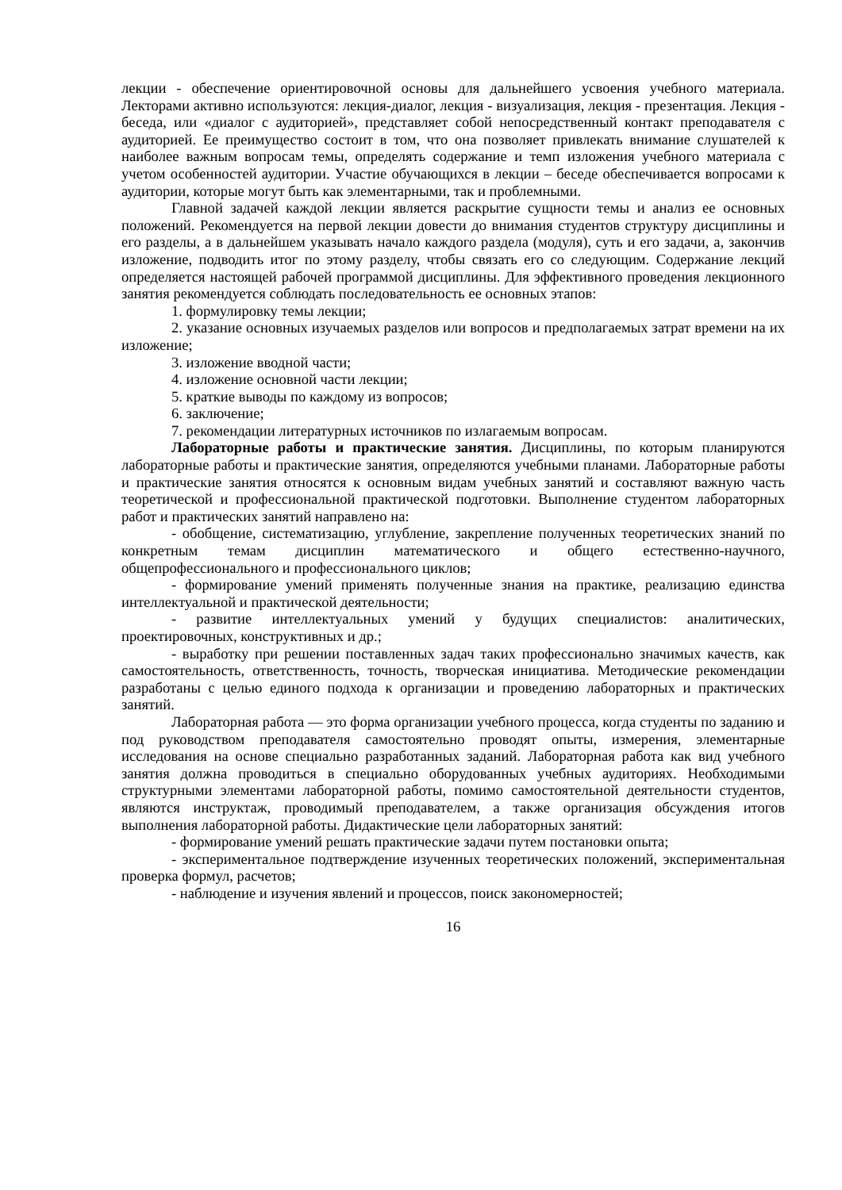лекции - обеспечение ориентировочной основы для дальнейшего усвоения учебного материала. Лекторами активно используются: лекция-диалог, лекция - визуализация, лекция - презентация. Лекция - беседа, или «диалог с аудиторией», представляет собой непосредственный контакт преподавателя с аудиторией. Ее преимущество состоит в том, что она позволяет привлекать внимание слушателей к наиболее важным вопросам темы, определять содержание и темп изложения учебного материала с учетом особенностей аудитории. Участие обучающихся в лекции – беседе обеспечивается вопросами к аудитории, которые могут быть как элементарными, так и проблемными.
Главной задачей каждой лекции является раскрытие сущности темы и анализ ее основных положений. Рекомендуется на первой лекции довести до внимания студентов структуру дисциплины и его разделы, а в дальнейшем указывать начало каждого раздела (модуля), суть и его задачи, а, закончив изложение, подводить итог по этому разделу, чтобы связать его со следующим. Содержание лекций определяется настоящей рабочей программой дисциплины. Для эффективного проведения лекционного занятия рекомендуется соблюдать последовательность ее основных этапов:
1. формулировку темы лекции;
2. указание основных изучаемых разделов или вопросов и предполагаемых затрат времени на их изложение;
3. изложение вводной части;
4. изложение основной части лекции;
5. краткие выводы по каждому из вопросов;
6. заключение;
7. рекомендации литературных источников по излагаемым вопросам.
Лабораторные работы и практические занятия. Дисциплины, по которым планируются лабораторные работы и практические занятия, определяются учебными планами. Лабораторные работы и практические занятия относятся к основным видам учебных занятий и составляют важную часть теоретической и профессиональной практической подготовки. Выполнение студентом лабораторных работ и практических занятий направлено на:
- обобщение, систематизацию, углубление, закрепление полученных теоретических знаний по конкретным темам дисциплин математического и общего естественно-научного, общепрофессионального и профессионального циклов;
- формирование умений применять полученные знания на практике, реализацию единства интеллектуальной и практической деятельности;
- развитие интеллектуальных умений у будущих специалистов: аналитических, проектировочных, конструктивных и др.;
- выработку при решении поставленных задач таких профессионально значимых качеств, как самостоятельность, ответственность, точность, творческая инициатива. Методические рекомендации разработаны с целью единого подхода к организации и проведению лабораторных и практических занятий.
Лабораторная работа — это форма организации учебного процесса, когда студенты по заданию и под руководством преподавателя самостоятельно проводят опыты, измерения, элементарные исследования на основе специально разработанных заданий. Лабораторная работа как вид учебного занятия должна проводиться в специально оборудованных учебных аудиториях. Необходимыми структурными элементами лабораторной работы, помимо самостоятельной деятельности студентов, являются инструктаж, проводимый преподавателем, а также организация обсуждения итогов выполнения лабораторной работы. Дидактические цели лабораторных занятий:
- формирование умений решать практические задачи путем постановки опыта;
- экспериментальное подтверждение изученных теоретических положений, экспериментальная проверка формул, расчетов;
- наблюдение и изучения явлений и процессов, поиск закономерностей;
16